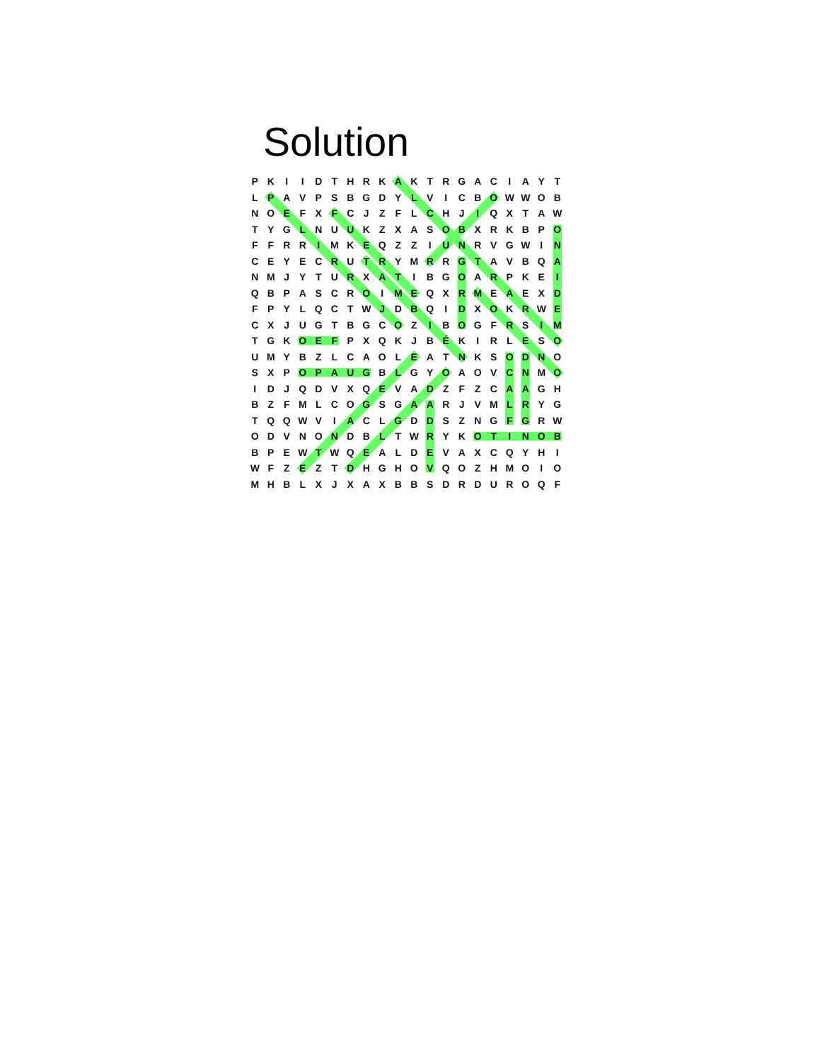Solution
| P | K | I | I | D | T | H | R | K | A | K | T | R | G | A | C | I | A | Y | T |
| L | P | A | V | P | S | B | G | D | Y | L | V | I | C | B | O | W | W | O | B |
| N | O | E | F | X | F | C | J | Z | F | L | C | H | J | I | Q | X | T | A | W |
| T | Y | G | L | N | U | U | K | Z | X | A | S | O | B | X | R | K | B | P | O |
| F | F | R | R | I | M | K | E | Q | Z | Z | I | U | N | R | V | G | W | I | N |
| C | E | Y | E | C | R | U | T | R | Y | M | R | R | G | T | A | V | B | Q | A |
| N | M | J | Y | T | U | R | X | A | T | I | B | G | O | A | R | P | K | E | I |
| Q | B | P | A | S | C | R | O | I | M | E | Q | X | R | M | E | A | E | X | D |
| F | P | Y | L | Q | C | T | W | J | D | B | Q | I | D | X | O | K | R | W | E |
| C | X | J | U | G | T | B | G | C | O | Z | I | B | O | G | F | R | S | I | M |
| T | G | K | O | E | F | P | X | Q | K | J | B | É | K | I | R | L | E | S | O |
| U | M | Y | B | Z | L | C | A | O | L | E | A | T | N | K | S | O | D | N | O |
| S | X | P | O | P | A | U | G | B | L | G | Y | O | A | O | V | C | N | M | O |
| I | D | J | Q | D | V | X | Q | E | V | A | D | Z | F | Z | C | A | A | G | H |
| B | Z | F | M | L | C | O | G | S | G | A | A | R | J | V | M | L | R | Y | G |
| T | Q | Q | W | V | I | A | C | L | G | D | D | S | Z | N | G | F | G | R | W |
| O | D | V | N | O | N | D | B | L | T | W | R | Y | K | O | T | I | N | O | B |
| B | P | E | W | T | W | Q | E | A | L | D | E | V | A | X | C | Q | Y | H | I |
| W | F | Z | E | Z | T | D | H | G | H | O | V | Q | O | Z | H | M | O | I | O |
| M | H | B | L | X | J | X | A | X | B | B | S | D | R | D | U | R | O | Q | F |